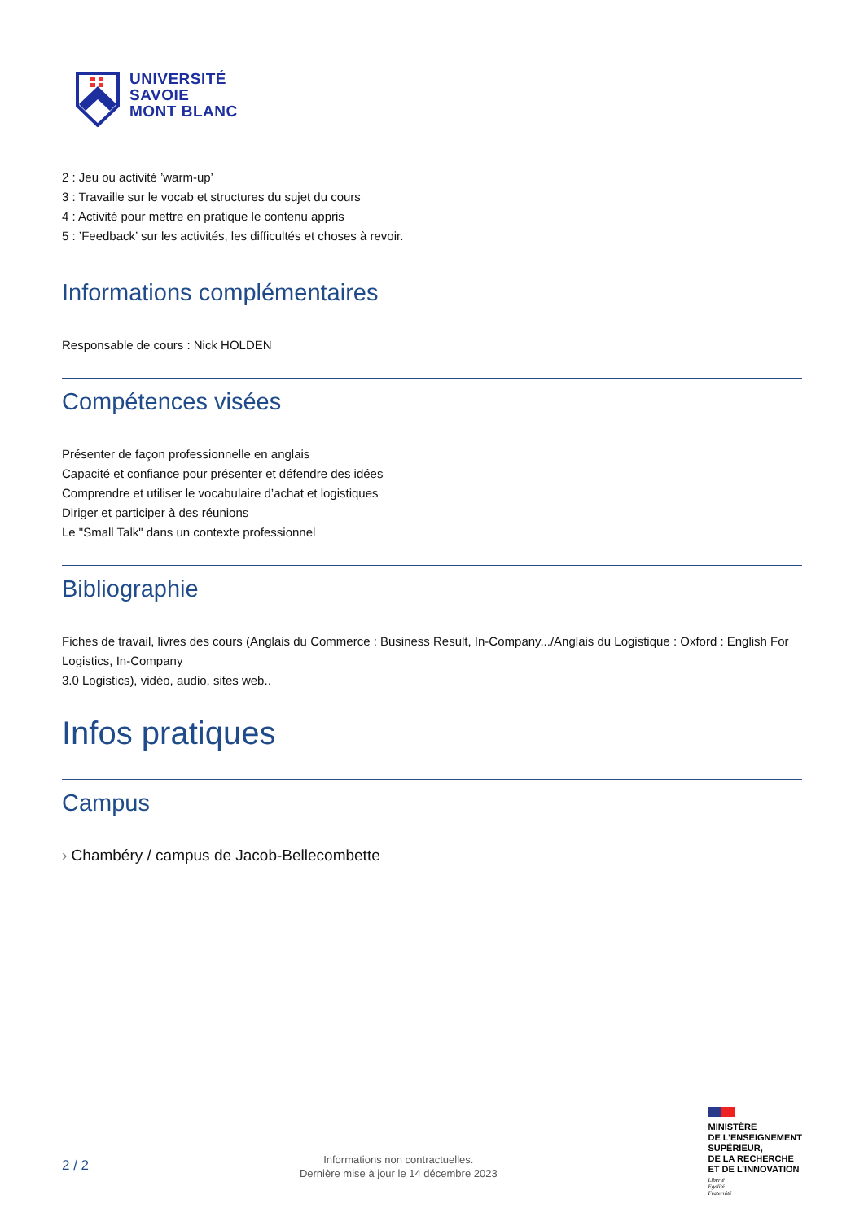UNIVERSITÉ
SAVOIE
MONT BLANC
2 : Jeu ou activité ’warm-up’
3 : Travaille sur le vocab et structures du sujet du cours
4 : Activité pour mettre en pratique le contenu appris
5 : ’Feedback’ sur les activités, les difficultés et choses à revoir.
Informations complémentaires
Responsable de cours : Nick HOLDEN
Compétences visées
Présenter de façon professionnelle en anglais
Capacité et confiance pour présenter et défendre des idées
Comprendre et utiliser le vocabulaire d’achat et logistiques
Diriger et participer à des réunions
Le "Small Talk" dans un contexte professionnel
Bibliographie
Fiches de travail, livres des cours (Anglais du Commerce : Business Result, In-Company.../Anglais du Logistique : Oxford : English For Logistics, In-Company
3.0 Logistics), vidéo, audio, sites web..
Infos pratiques
Campus
› Chambéry / campus de Jacob-Bellecombette
2 / 2
Informations non contractuelles.
Dernière mise à jour le 14 décembre 2023
MINISTÈRE
DE L’ENSEIGNEMENT
SUPÉRIEUR,
DE LA RECHERCHE
ET DE L’INNOVATION
Liberté
Égalité
Fraternité